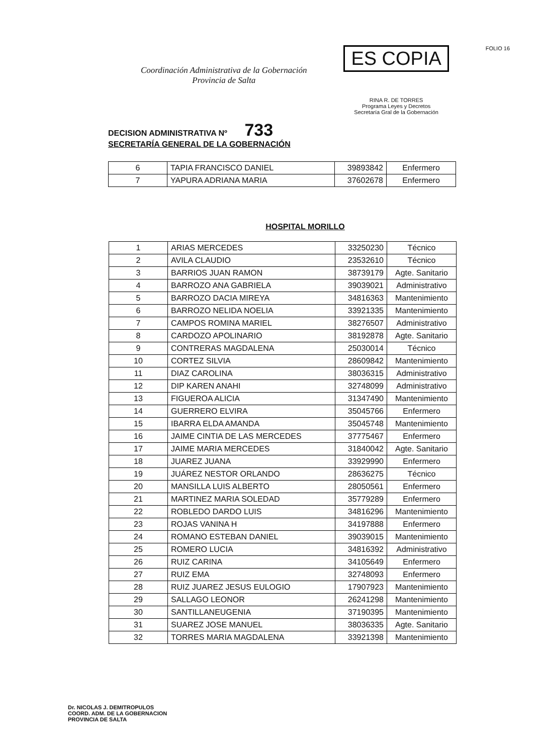Coordinación Administrativa de la Gobernación
Provincia de Salta
ES COPIA
RINA R. DE TORRES
Programa Leyes y Decretos
Secretaría Gral de la Gobernación
FOLIO 16
DECISION ADMINISTRATIVA Nº 733
SECRETARÍA GENERAL DE LA GOBERNACIÓN
| 6 | TAPIA FRANCISCO DANIEL | 39893842 | Enfermero |
| 7 | YAPURA ADRIANA MARIA | 37602678 | Enfermero |
HOSPITAL MORILLO
| 1 | ARIAS MERCEDES | 33250230 | Técnico |
| 2 | AVILA CLAUDIO | 23532610 | Técnico |
| 3 | BARRIOS JUAN RAMON | 38739179 | Agte. Sanitario |
| 4 | BARROZO ANA GABRIELA | 39039021 | Administrativo |
| 5 | BARROZO DACIA MIREYA | 34816363 | Mantenimiento |
| 6 | BARROZO NELIDA NOELIA | 33921335 | Mantenimiento |
| 7 | CAMPOS ROMINA MARIEL | 38276507 | Administrativo |
| 8 | CARDOZO APOLINARIO | 38192878 | Agte. Sanitario |
| 9 | CONTRERAS MAGDALENA | 25030014 | Técnico |
| 10 | CORTEZ SILVIA | 28609842 | Mantenimiento |
| 11 | DIAZ CAROLINA | 38036315 | Administrativo |
| 12 | DIP KAREN ANAHI | 32748099 | Administrativo |
| 13 | FIGUEROA ALICIA | 31347490 | Mantenimiento |
| 14 | GUERRERO ELVIRA | 35045766 | Enfermero |
| 15 | IBARRA ELDA AMANDA | 35045748 | Mantenimiento |
| 16 | JAIME CINTIA DE LAS MERCEDES | 37775467 | Enfermero |
| 17 | JAIME MARIA MERCEDES | 31840042 | Agte. Sanitario |
| 18 | JUAREZ JUANA | 33929990 | Enfermero |
| 19 | JUÁREZ NESTOR ORLANDO | 28636275 | Técnico |
| 20 | MANSILLA LUIS ALBERTO | 28050561 | Enfermero |
| 21 | MARTINEZ MARIA SOLEDAD | 35779289 | Enfermero |
| 22 | ROBLEDO DARDO LUIS | 34816296 | Mantenimiento |
| 23 | ROJAS VANINA H | 34197888 | Enfermero |
| 24 | ROMANO ESTEBAN DANIEL | 39039015 | Mantenimiento |
| 25 | ROMERO LUCIA | 34816392 | Administrativo |
| 26 | RUIZ CARINA | 34105649 | Enfermero |
| 27 | RUIZ EMA | 32748093 | Enfermero |
| 28 | RUIZ JUAREZ JESUS EULOGIO | 17907923 | Mantenimiento |
| 29 | SALLAGO LEONOR | 26241298 | Mantenimiento |
| 30 | SANTILLANEUGENIA | 37190395 | Mantenimiento |
| 31 | SUAREZ JOSE MANUEL | 38036335 | Agte. Sanitario |
| 32 | TORRES MARIA MAGDALENA | 33921398 | Mantenimiento |
Dr. NICOLAS J. DEMITROPULOS
COORD. ADM. DE LA GOBERNACION
PROVINCIA DE SALTA